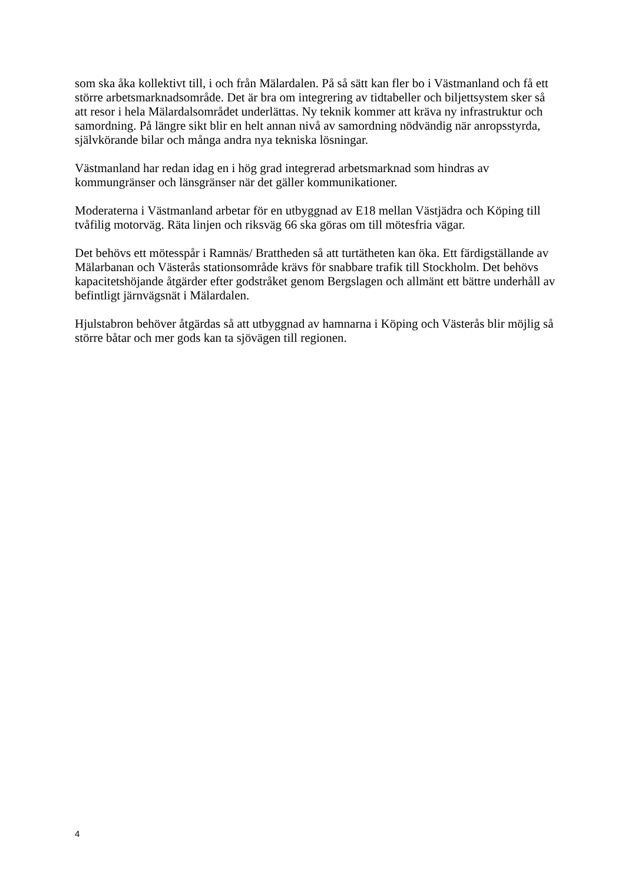som ska åka kollektivt till, i och från Mälardalen. På så sätt kan fler bo i Västmanland och få ett större arbetsmarknadsområde. Det är bra om integrering av tidtabeller och biljettsystem sker så att resor i hela Mälardalsområdet underlättas. Ny teknik kommer att kräva ny infrastruktur och samordning. På längre sikt blir en helt annan nivå av samordning nödvändig när anropsstyrda, självkörande bilar och många andra nya tekniska lösningar.
Västmanland har redan idag en i hög grad integrerad arbetsmarknad som hindras av kommungränser och länsgränser när det gäller kommunikationer.
Moderaterna i Västmanland arbetar för en utbyggnad av E18 mellan Västjädra och Köping till tvåfilig motorväg. Räta linjen och riksväg 66 ska göras om till mötesfria vägar.
Det behövs ett mötesspår i Ramnäs/ Brattheden så att turtätheten kan öka. Ett färdigställande av Mälarbanan och Västerås stationsområde krävs för snabbare trafik till Stockholm. Det behövs kapacitetshöjande åtgärder efter godstråket genom Bergslagen och allmänt ett bättre underhåll av befintligt järnvägsnät i Mälardalen.
Hjulstabron behöver åtgärdas så att utbyggnad av hamnarna i Köping och Västerås blir möjlig så större båtar och mer gods kan ta sjövägen till regionen.
4